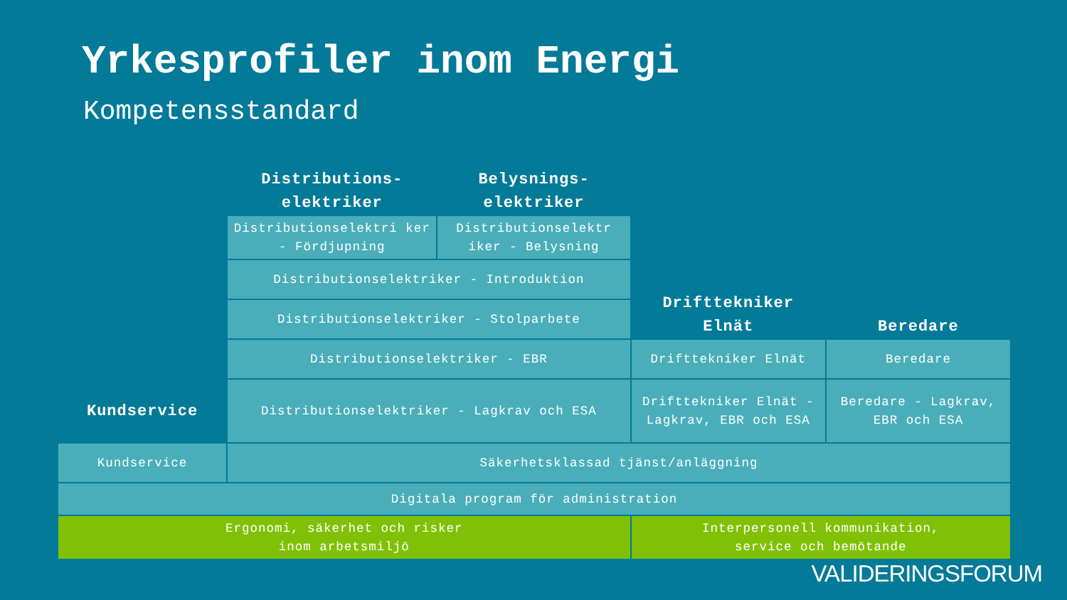Yrkesprofiler inom Energi
Kompetensstandard
| | Distributions- elektriker | Belysnings- elektriker | | |
| | Distributionselektri ker - Fördjupning | Distributionselektr iker - Belysning | Drifttekniker Elnät | Beredare |
| | Distributionselektriker - Introduktion | | | |
| | Distributionselektriker - Stolparbete | | | |
| | Distributionselektriker - EBR | | Drifttekniker Elnät | Beredare |
| Kundservice | Distributionselektriker - Lagkrav och ESA | | Drifttekniker Elnät - Lagkrav, EBR och ESA | Beredare - Lagkrav, EBR och ESA |
| Kundservice | Säkerhetsklassad tjänst/anläggning | | | |
| Digitala program för administration | | | | |
| Ergonomi, säkerhet och risker inom arbetsmiljö | | | Interpersonell kommunikation, service och bemötande | |
VALIDERINGSFORUM